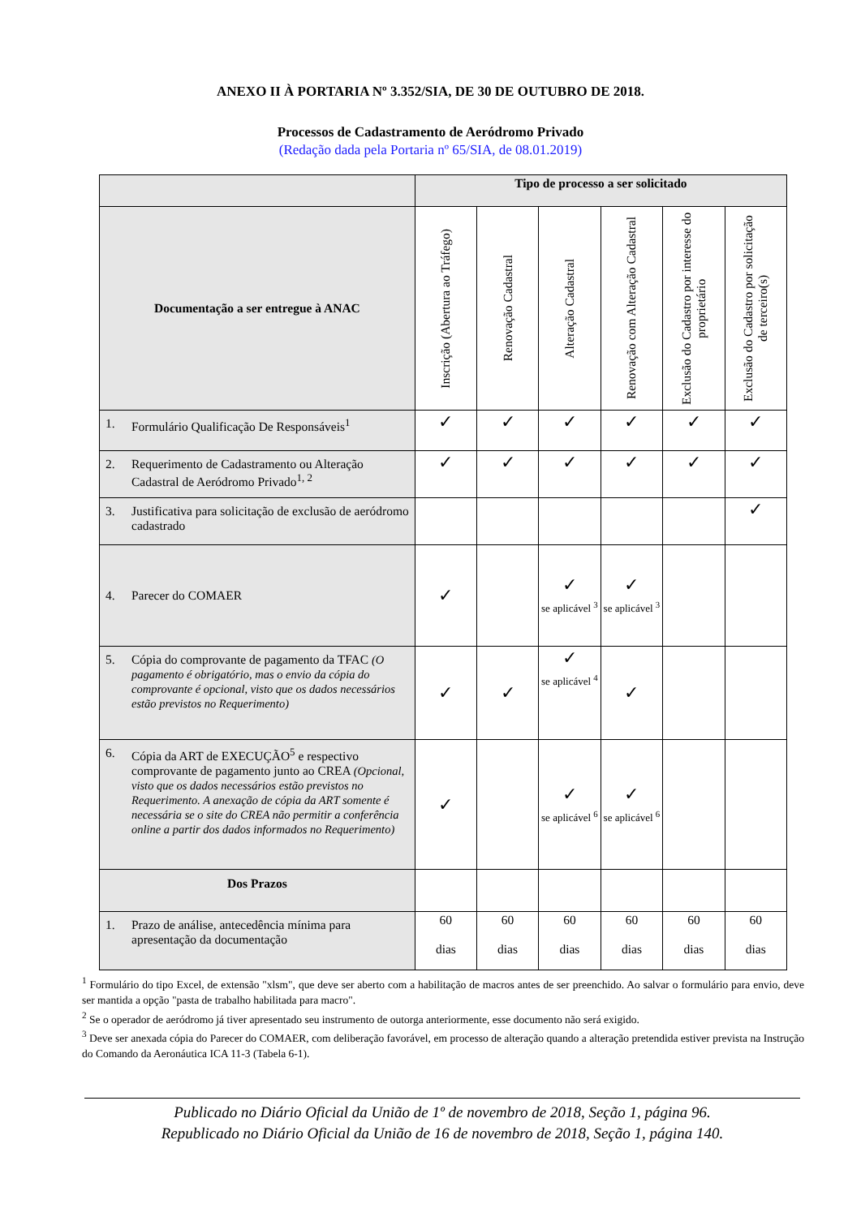ANEXO II À PORTARIA Nº 3.352/SIA, DE 30 DE OUTUBRO DE 2018.
Processos de Cadastramento de Aeródromo Privado
(Redação dada pela Portaria nº 65/SIA, de 08.01.2019)
| | Tipo de processo a ser solicitado | | | | | |
| --- | --- | --- | --- | --- | --- | --- |
| Documentação a ser entregue à ANAC | Inscrição (Abertura ao Tráfego) | Renovação Cadastral | Alteração Cadastral | Renovação com Alteração Cadastral | Exclusão do Cadastro por interesse do proprietário | Exclusão do Cadastro por solicitação de terceiro(s) |
| 1. Formulário Qualificação De Responsáveis<sup>1</sup> | ✓ | ✓ | ✓ | ✓ | ✓ | ✓ |
| 2. Requerimento de Cadastramento ou Alteração Cadastral de Aeródromo Privado<sup>1, 2</sup> | ✓ | ✓ | ✓ | ✓ | ✓ | ✓ |
| 3. Justificativa para solicitação de exclusão de aeródromo cadastrado | | | | | | ✓ |
| 4. Parecer do COMAER | ✓ | | ✓ se aplicável <sup>3</sup> | ✓ se aplicável <sup>3</sup> | | |
| 5. Cópia do comprovante de pagamento da TFAC (O pagamento é obrigatório, mas o envio da cópia do comprovante é opcional, visto que os dados necessários estão previstos no Requerimento) | ✓ | ✓ | ✓ se aplicável <sup>4</sup> | ✓ | | |
| 6. Cópia da ART de EXECUÇÃO<sup>5</sup> e respectivo comprovante de pagamento junto ao CREA (Opcional, visto que os dados necessários estão previstos no Requerimento. A anexação de cópia da ART somente é necessária se o site do CREA não permitir a conferência online a partir dos dados informados no Requerimento) | ✓ | | ✓ se aplicável <sup>6</sup> | ✓ se aplicável <sup>6</sup> | | |
| Dos Prazos | | | | | | |
| 1. Prazo de análise, antecedência mínima para apresentação da documentação | 60 dias | 60 dias | 60 dias | 60 dias | 60 dias | 60 dias |
<sup>1</sup> Formulário do tipo Excel, de extensão "xlsm", que deve ser aberto com a habilitação de macros antes de ser preenchido. Ao salvar o formulário para envio, deve ser mantida a opção "pasta de trabalho habilitada para macro".
<sup>2</sup> Se o operador de aeródromo já tiver apresentado seu instrumento de outorga anteriormente, esse documento não será exigido.
<sup>3</sup> Deve ser anexada cópia do Parecer do COMAER, com deliberação favorável, em processo de alteração quando a alteração pretendida estiver prevista na Instrução do Comando da Aeronáutica ICA 11-3 (Tabela 6-1).
Publicado no Diário Oficial da União de 1º de novembro de 2018, Seção 1, página 96.
Republicado no Diário Oficial da União de 16 de novembro de 2018, Seção 1, página 140.